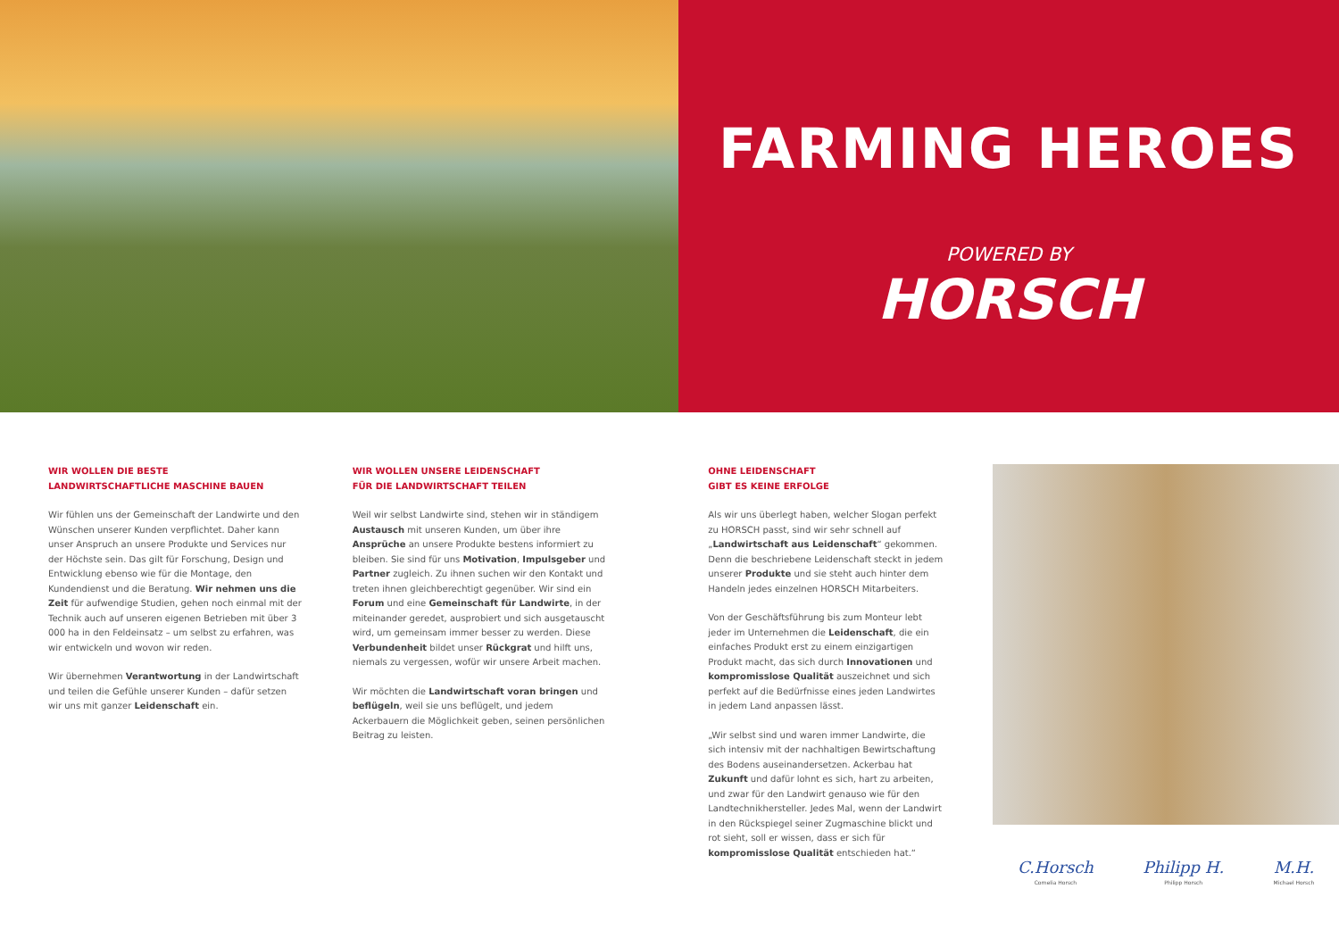FARMING HEROES
POWERED BY
HORSCH
WIR WOLLEN DIE BESTE
LANDWIRTSCHAFTLICHE MASCHINE BAUEN
Wir fühlen uns der Gemeinschaft der Landwirte und den Wünschen unserer Kunden verpflichtet. Daher kann unser Anspruch an unsere Produkte und Services nur der Höchste sein. Das gilt für Forschung, Design und Entwicklung ebenso wie für die Montage, den Kundendienst und die Beratung. Wir nehmen uns die Zeit für aufwendige Studien, gehen noch einmal mit der Technik auch auf unseren eigenen Be­trieben mit über 3 000 ha in den Feldeinsatz – um selbst zu erfahren, was wir entwickeln und wovon wir reden.
Wir übernehmen Verantwortung in der Landwirtschaft und teilen die Gefühle unserer Kunden – dafür setzen wir uns mit ganzer Leidenschaft ein.
WIR WOLLEN UNSERE LEIDENSCHAFT
FÜR DIE LANDWIRTSCHAFT TEILEN
Weil wir selbst Landwirte sind, stehen wir in ständigem Austausch mit unseren Kunden, um über ihre Ansprüche an unsere Produkte bestens informiert zu bleiben. Sie sind für uns Motivation, Impulsgeber und Partner zugleich. Zu ihnen suchen wir den Kontakt und treten ihnen gleichberechtigt gegenüber. Wir sind ein Forum und eine Gemeinschaft für Landwirte, in der miteinander geredet, ausprobiert und sich ausgetauscht wird, um gemeinsam immer besser zu werden. Diese Verbundenheit bildet unser Rückgrat und hilft uns, niemals zu vergessen, wofür wir unsere Arbeit machen.
Wir möchten die Landwirtschaft voran bringen und be­flügeln, weil sie uns beflügelt, und jedem Ackerbauern die Möglichkeit geben, seinen persönlichen Beitrag zu leisten.
OHNE LEIDENSCHAFT
GIBT ES KEINE ERFOLGE
Als wir uns überlegt haben, welcher Slogan perfekt zu HORSCH passt, sind wir sehr schnell auf „Landwirtschaft aus Leidenschaft“ gekommen. Denn die beschriebene Leidenschaft steckt in jedem unserer Produkte und sie steht auch hinter dem Handeln jedes einzelnen HORSCH Mitarbeiters.
Von der Geschäftsführung bis zum Monteur lebt jeder im Unternehmen die Leidenschaft, die ein einfaches Produkt erst zu einem einzigartigen Produkt macht, das sich durch Innovationen und kompromisslose Qualität auszeichnet und sich perfekt auf die Bedürfnisse eines jeden Landwirtes in jedem Land anpassen lässt.
„Wir selbst sind und waren immer Landwirte, die sich intensiv mit der nachhaltigen Bewirtschaftung des Bodens auseinandersetzen. Ackerbau hat Zukunft und dafür lohnt es sich, hart zu arbeiten, und zwar für den Landwirt genauso wie für den Landtechnikhersteller. Jedes Mal, wenn der Landwirt in den Rückspiegel seiner Zugmaschine blickt und rot sieht, soll er wissen, dass er sich für kompromisslose Qualität entschieden hat.“
C.Horsch
Cornelia Horsch
Philipp H.
Philipp Horsch
M.H.
Michael Horsch